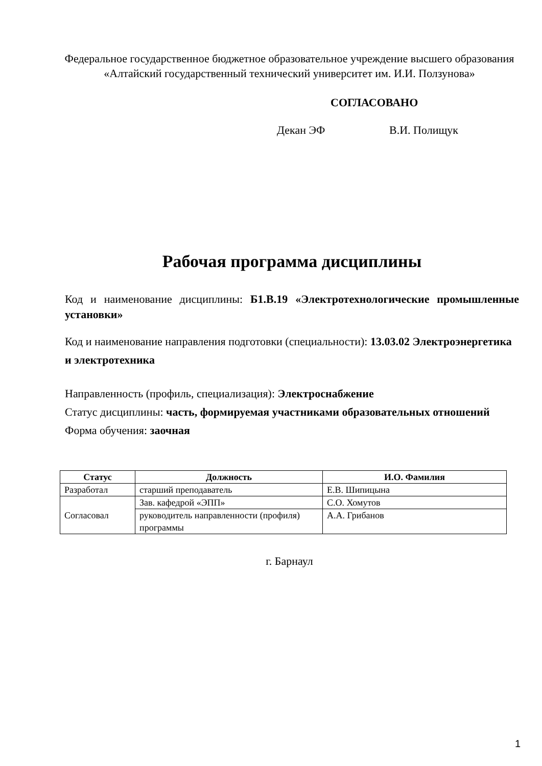Федеральное государственное бюджетное образовательное учреждение высшего образования
«Алтайский государственный технический университет им. И.И. Ползунова»
СОГЛАСОВАНО
Декан ЭФ В.И. Полищук
Рабочая программа дисциплины
Код и наименование дисциплины: Б1.В.19 «Электротехнологические промышленные установки»
Код и наименование направления подготовки (специальности): 13.03.02 Электроэнергетика и электротехника
Направленность (профиль, специализация): Электроснабжение
Статус дисциплины: часть, формируемая участниками образовательных отношений
Форма обучения: заочная
| Статус | Должность | И.О. Фамилия |
| --- | --- | --- |
| Разработал | старший преподаватель | Е.В. Шипицына |
| Согласовал | Зав. кафедрой «ЭПП» | С.О. Хомутов |
| | руководитель направленности (профиля) программы | А.А. Грибанов |
г. Барнаул
1